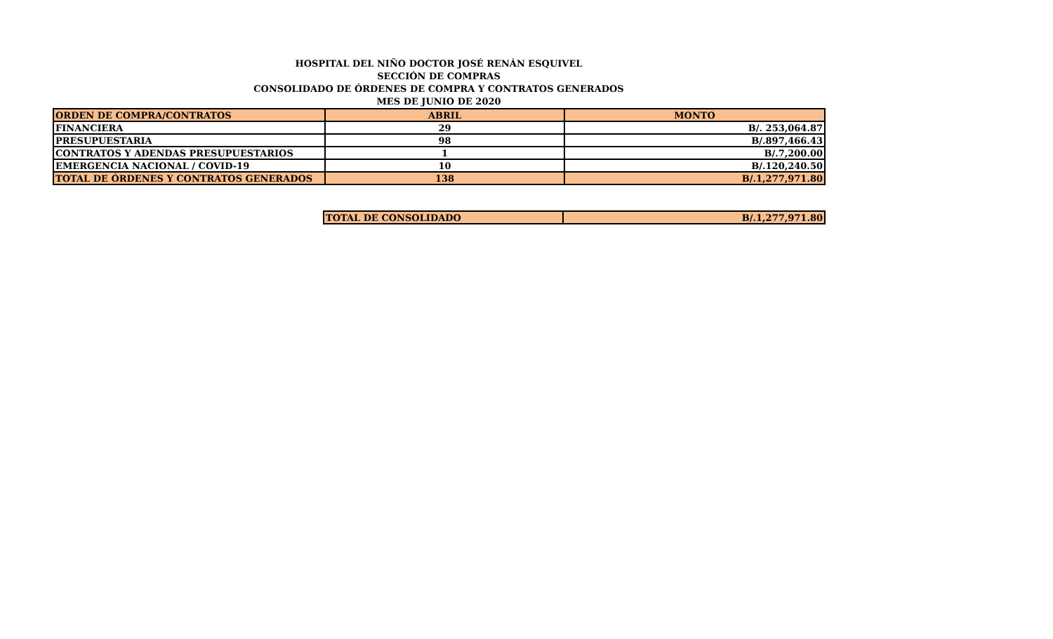HOSPITAL DEL NIÑO DOCTOR JOSÉ RENÁN ESQUIVEL
SECCIÓN DE COMPRAS
CONSOLIDADO DE ÓRDENES DE COMPRA Y CONTRATOS GENERADOS
MES DE JUNIO DE 2020
| ORDEN DE COMPRA/CONTRATOS | ABRIL | MONTO |
| --- | --- | --- |
| FINANCIERA | 29 | B/. 253,064.87 |
| PRESUPUESTARIA | 98 | B/.897,466.43 |
| CONTRATOS Y ADENDAS PRESUPUESTARIOS | 1 | B/.7,200.00 |
| EMERGENCIA NACIONAL / COVID-19 | 10 | B/.120,240.50 |
| TOTAL DE ÓRDENES Y CONTRATOS GENERADOS | 138 | B/.1,277,971.80 |
| TOTAL DE CONSOLIDADO | B/.1,277,971.80 |